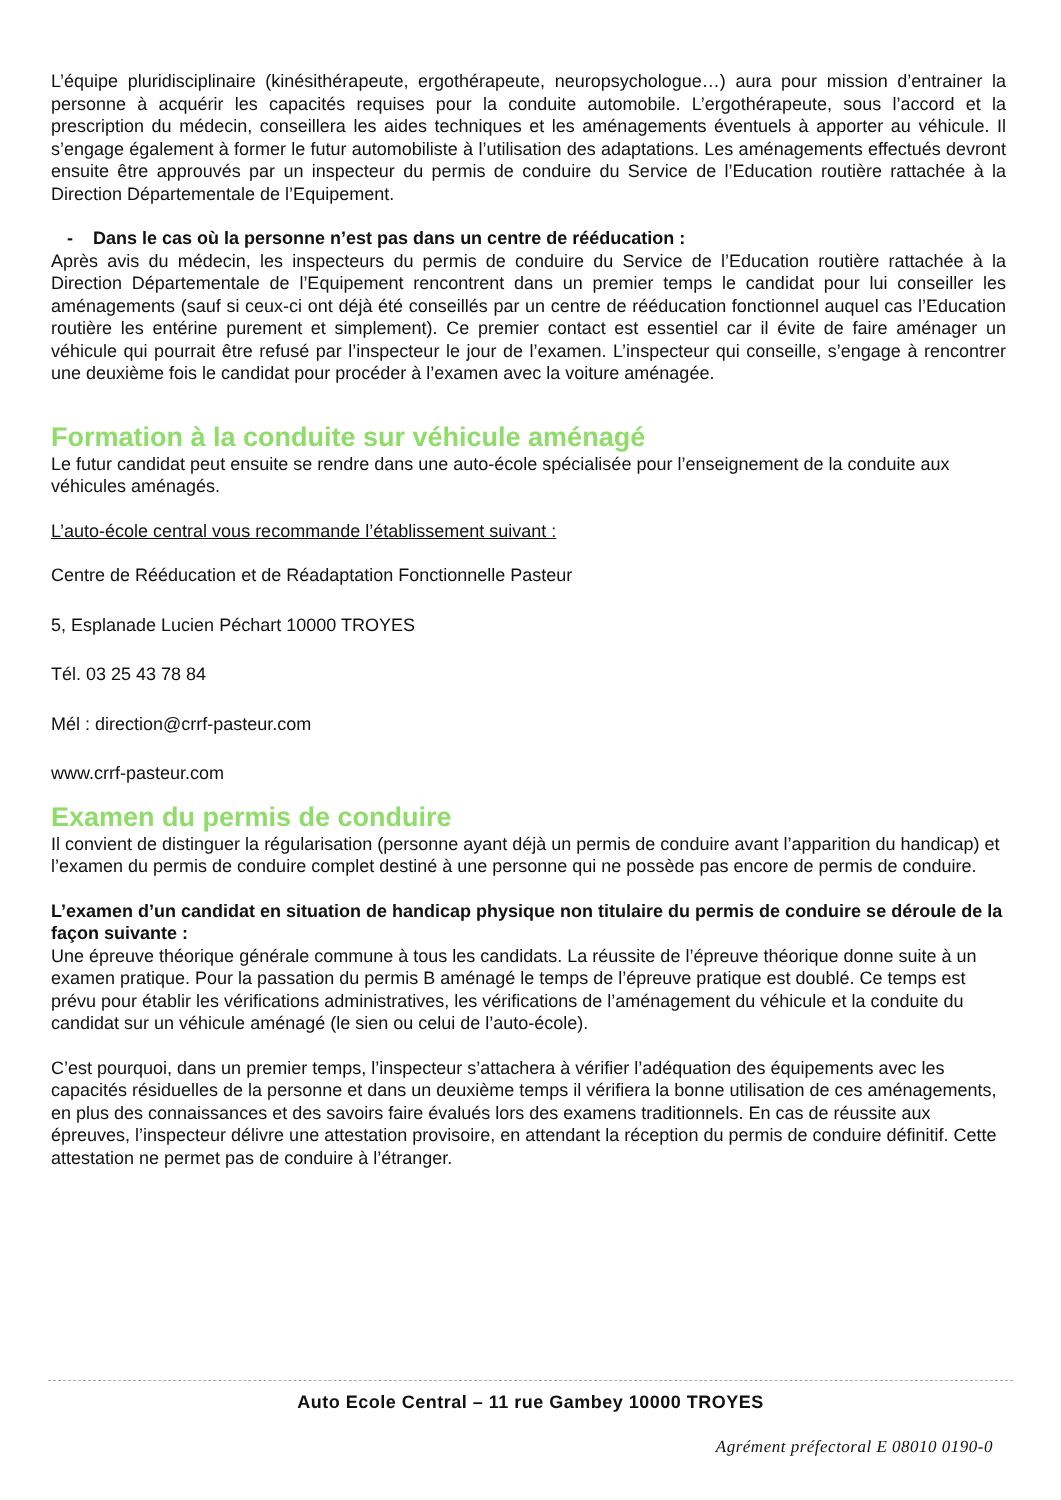L’équipe pluridisciplinaire (kinésithérapeute, ergothérapeute, neuropsychologue…) aura pour mission d’entrainer la personne à acquérir les capacités requises pour la conduite automobile. L’ergothérapeute, sous l’accord et la prescription du médecin, conseillera les aides techniques et les aménagements éventuels à apporter au véhicule. Il s’engage également à former le futur automobiliste à l’utilisation des adaptations. Les aménagements effectués devront ensuite être approuvés par un inspecteur du permis de conduire du Service de l’Education routière rattachée à la Direction Départementale de l’Equipement.
- Dans le cas où la personne n’est pas dans un centre de rééducation :
Après avis du médecin, les inspecteurs du permis de conduire du Service de l’Education routière rattachée à la Direction Départementale de l’Equipement rencontrent dans un premier temps le candidat pour lui conseiller les aménagements (sauf si ceux-ci ont déjà été conseillés par un centre de rééducation fonctionnel auquel cas l’Education routière les entérine purement et simplement). Ce premier contact est essentiel car il évite de faire aménager un véhicule qui pourrait être refusé par l’inspecteur le jour de l’examen. L’inspecteur qui conseille, s’engage à rencontrer une deuxième fois le candidat pour procéder à l’examen avec la voiture aménagée.
Formation à la conduite sur véhicule aménagé
Le futur candidat peut ensuite se rendre dans une auto-école spécialisée pour l’enseignement de la conduite aux véhicules aménagés.
L’auto-école central vous recommande l’établissement suivant :
Centre de Rééducation et de Réadaptation Fonctionnelle Pasteur
5, Esplanade Lucien Péchart 10000 TROYES
Tél. 03 25 43 78 84
Mél : direction@crrf-pasteur.com
www.crrf-pasteur.com
Examen du permis de conduire
Il convient de distinguer la régularisation (personne ayant déjà un permis de conduire avant l’apparition du handicap) et l’examen du permis de conduire complet destiné à une personne qui ne possède pas encore de permis de conduire.
L’examen d’un candidat en situation de handicap physique non titulaire du permis de conduire se déroule de la façon suivante :
Une épreuve théorique générale commune à tous les candidats. La réussite de l’épreuve théorique donne suite à un examen pratique. Pour la passation du permis B aménagé le temps de l’épreuve pratique est doublé. Ce temps est prévu pour établir les vérifications administratives, les vérifications de l’aménagement du véhicule et la conduite du candidat sur un véhicule aménagé (le sien ou celui de l’auto-école).
C’est pourquoi, dans un premier temps, l’inspecteur s’attachera à vérifier l’adéquation des équipements avec les capacités résiduelles de la personne et dans un deuxième temps il vérifiera la bonne utilisation de ces aménagements, en plus des connaissances et des savoirs faire évalués lors des examens traditionnels. En cas de réussite aux épreuves, l’inspecteur délivre une attestation provisoire, en attendant la réception du permis de conduire définitif. Cette attestation ne permet pas de conduire à l’étranger.
Auto Ecole Central – 11 rue Gambey 10000 TROYES
Agrément préfectoral E 08010 0190-0